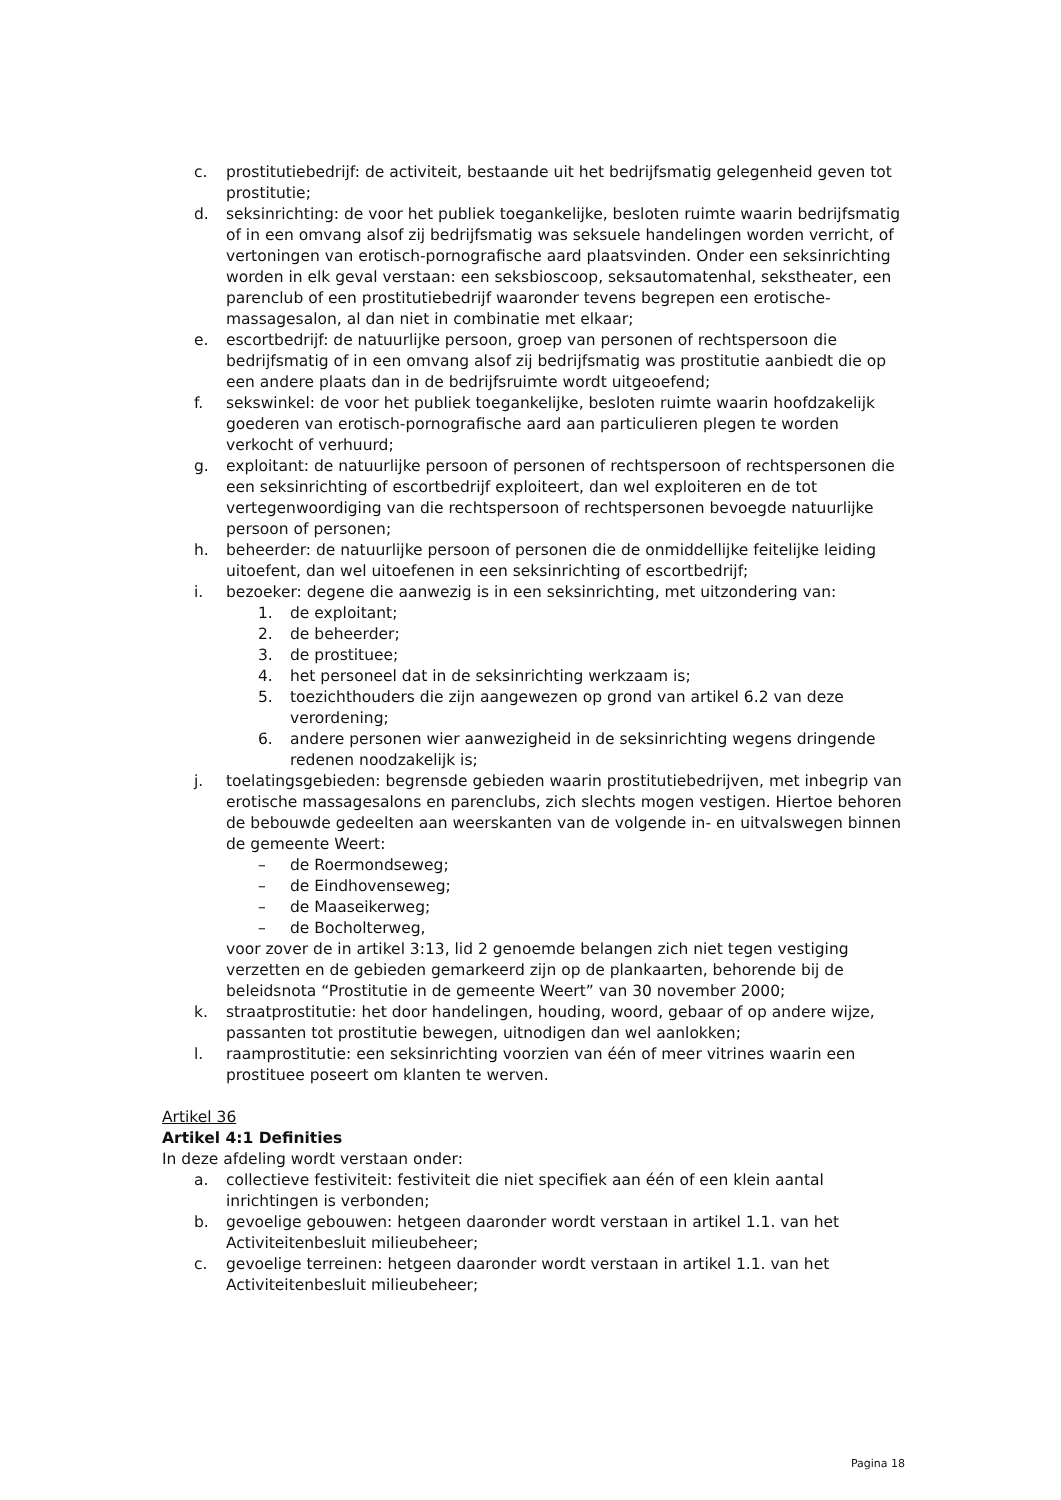c. prostitutiebedrijf: de activiteit, bestaande uit het bedrijfsmatig gelegenheid geven tot prostitutie;
d. seksinrichting: de voor het publiek toegankelijke, besloten ruimte waarin bedrijfsmatig of in een omvang alsof zij bedrijfsmatig was seksuele handelingen worden verricht, of vertoningen van erotisch-pornografische aard plaatsvinden. Onder een seksinrichting worden in elk geval verstaan: een seksbioscoop, seksautomatenhal, sekstheater, een parenclub of een prostitutiebedrijf waaronder tevens begrepen een erotische-massagesalon, al dan niet in combinatie met elkaar;
e. escortbedrijf: de natuurlijke persoon, groep van personen of rechtspersoon die bedrijfsmatig of in een omvang alsof zij bedrijfsmatig was prostitutie aanbiedt die op een andere plaats dan in de bedrijfsruimte wordt uitgeoefend;
f. sekswinkel: de voor het publiek toegankelijke, besloten ruimte waarin hoofdzakelijk goederen van erotisch-pornografische aard aan particulieren plegen te worden verkocht of verhuurd;
g. exploitant: de natuurlijke persoon of personen of rechtspersoon of rechtspersonen die een seksinrichting of escortbedrijf exploiteert, dan wel exploiteren en de tot vertegenwoordiging van die rechtspersoon of rechtspersonen bevoegde natuurlijke persoon of personen;
h. beheerder: de natuurlijke persoon of personen die de onmiddellijke feitelijke leiding uitoefent, dan wel uitoefenen in een seksinrichting of escortbedrijf;
i. bezoeker: degene die aanwezig is in een seksinrichting, met uitzondering van:
1. de exploitant;
2. de beheerder;
3. de prostituee;
4. het personeel dat in de seksinrichting werkzaam is;
5. toezichthouders die zijn aangewezen op grond van artikel 6.2 van deze verordening;
6. andere personen wier aanwezigheid in de seksinrichting wegens dringende redenen noodzakelijk is;
j. toelatingsgebieden: begrensde gebieden waarin prostitutiebedrijven, met inbegrip van erotische massagesalons en parenclubs, zich slechts mogen vestigen. Hiertoe behoren de bebouwde gedeelten aan weerskanten van de volgende in- en uitvalswegen binnen de gemeente Weert:
– de Roermondseweg;
– de Eindhovenseweg;
– de Maaseikerweg;
– de Bocholterweg,
voor zover de in artikel 3:13, lid 2 genoemde belangen zich niet tegen vestiging verzetten en de gebieden gemarkeerd zijn op de plankaarten, behorende bij de beleidsnota “Prostitutie in de gemeente Weert” van 30 november 2000;
k. straatprostitutie: het door handelingen, houding, woord, gebaar of op andere wijze, passanten tot prostitutie bewegen, uitnodigen dan wel aanlokken;
l. raamprostitutie: een seksinrichting voorzien van één of meer vitrines waarin een prostituee poseert om klanten te werven.
Artikel 36
Artikel 4:1 Definities
In deze afdeling wordt verstaan onder:
a. collectieve festiviteit: festiviteit die niet specifiek aan één of een klein aantal inrichtingen is verbonden;
b. gevoelige gebouwen: hetgeen daaronder wordt verstaan in artikel 1.1. van het Activiteitenbesluit milieubeheer;
c. gevoelige terreinen: hetgeen daaronder wordt verstaan in artikel 1.1. van het Activiteitenbesluit milieubeheer;
Pagina 18